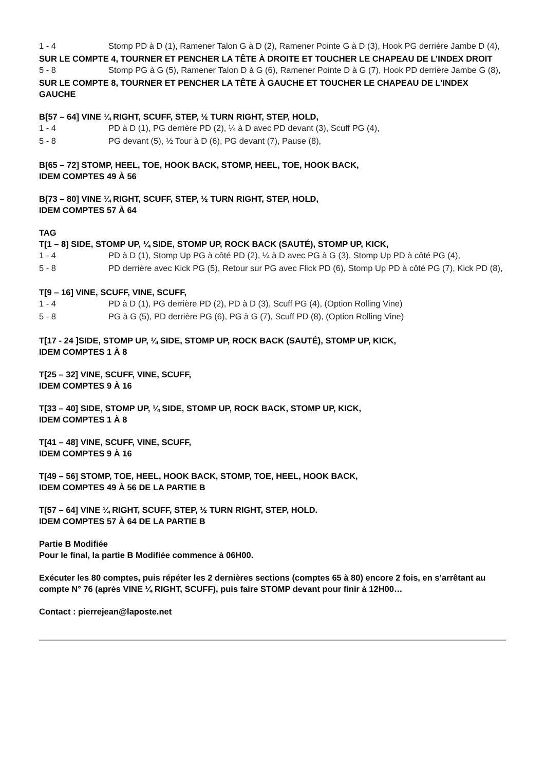1 - 4 Stomp PD à D (1), Ramener Talon G à D (2), Ramener Pointe G à D (3), Hook PG derrière Jambe D (4),
SUR LE COMPTE 4, TOURNER ET PENCHER LA TÊTE À DROITE ET TOUCHER LE CHAPEAU DE L’INDEX DROIT
5 - 8 Stomp PG à G (5), Ramener Talon D à G (6), Ramener Pointe D à G (7), Hook PD derrière Jambe G (8),
SUR LE COMPTE 8, TOURNER ET PENCHER LA TÊTE À GAUCHE ET TOUCHER LE CHAPEAU DE L’INDEX GAUCHE
B[57 – 64] VINE ¼ RIGHT, SCUFF, STEP, ½ TURN RIGHT, STEP, HOLD,
1 - 4 PD à D (1), PG derrière PD (2), ¼ à D avec PD devant (3), Scuff PG (4),
5 - 8 PG devant (5), ½ Tour à D (6), PG devant (7), Pause (8),
B[65 – 72] STOMP, HEEL, TOE, HOOK BACK, STOMP, HEEL, TOE, HOOK BACK,
IDEM COMPTES 49 À 56
B[73 – 80] VINE ¼ RIGHT, SCUFF, STEP, ½ TURN RIGHT, STEP, HOLD,
IDEM COMPTES 57 À 64
TAG
T[1 – 8] SIDE, STOMP UP, ¼ SIDE, STOMP UP, ROCK BACK (SAUTÉ), STOMP UP, KICK,
1 - 4 PD à D (1), Stomp Up PG à côté PD (2), ¼ à D avec PG à G (3), Stomp Up PD à côté PG (4),
5 - 8 PD derrière avec Kick PG (5), Retour sur PG avec Flick PD (6), Stomp Up PD à côté PG (7), Kick PD (8),
T[9 – 16] VINE, SCUFF, VINE, SCUFF,
1 - 4 PD à D (1), PG derrière PD (2), PD à D (3), Scuff PG (4), (Option Rolling Vine)
5 - 8 PG à G (5), PD derrière PG (6), PG à G (7), Scuff PD (8), (Option Rolling Vine)
T[17 - 24 ]SIDE, STOMP UP, ¼ SIDE, STOMP UP, ROCK BACK (SAUTÉ), STOMP UP, KICK,
IDEM COMPTES 1 À 8
T[25 – 32] VINE, SCUFF, VINE, SCUFF,
IDEM COMPTES 9 À 16
T[33 – 40] SIDE, STOMP UP, ¼ SIDE, STOMP UP, ROCK BACK, STOMP UP, KICK,
IDEM COMPTES 1 À 8
T[41 – 48] VINE, SCUFF, VINE, SCUFF,
IDEM COMPTES 9 À 16
T[49 – 56] STOMP, TOE, HEEL, HOOK BACK, STOMP, TOE, HEEL, HOOK BACK,
IDEM COMPTES 49 À 56 DE LA PARTIE B
T[57 – 64] VINE ¼ RIGHT, SCUFF, STEP, ½ TURN RIGHT, STEP, HOLD.
IDEM COMPTES 57 À 64 DE LA PARTIE B
Partie B Modifiée
Pour le final, la partie B Modifiée commence à 06H00.
Exécuter les 80 comptes, puis répéter les 2 dernières sections (comptes 65 à 80) encore 2 fois, en s’arrêtant au compte N° 76 (après VINE ¼ RIGHT, SCUFF), puis faire STOMP devant pour finir à 12H00…
Contact : pierrejean@laposte.net